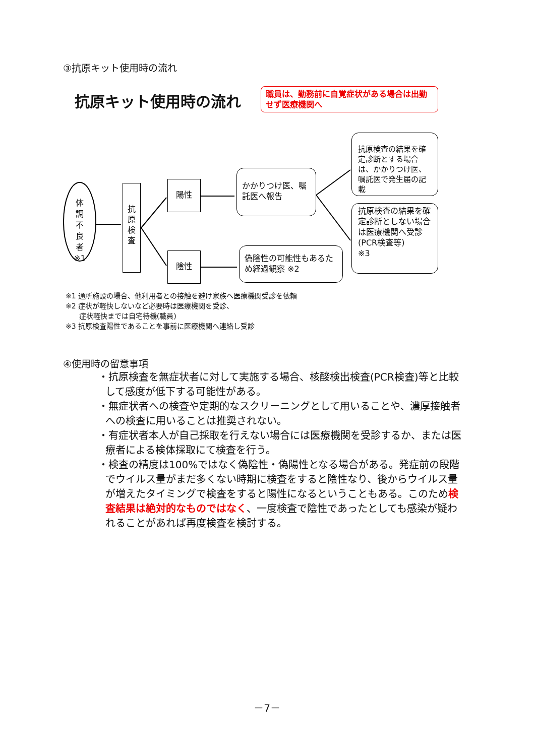③抗原キット使用時の流れ
抗原キット使用時の流れ
職員は、勤務前に自覚症状がある場合は出勤せず医療機関へ
体
調
不
良
者
※1
抗
原
検
査
陽性
陰性
かかりつけ医、嘱託医へ報告
偽陰性の可能性もあるため経過観察 ※2
抗原検査の結果を確定診断とする場合は、かかりつけ医、嘱託医で発生届の記載
抗原検査の結果を確定診断としない場合は医療機関へ受診
(PCR検査等)
※3
※1 通所施設の場合、他利用者との接触を避け家族へ医療機関受診を依頼
※2 症状が軽快しないなど必要時は医療機関を受診、
症状軽快までは自宅待機(職員)
※3 抗原検査陽性であることを事前に医療機関へ連絡し受診
④使用時の留意事項
・抗原検査を無症状者に対して実施する場合、核酸検出検査(PCR検査)等と比較して感度が低下する可能性がある。
・無症状者への検査や定期的なスクリーニングとして用いることや、濃厚接触者への検査に用いることは推奨されない。
・有症状者本人が自己採取を行えない場合には医療機関を受診するか、または医療者による検体採取にて検査を行う。
・検査の精度は100%ではなく偽陰性・偽陽性となる場合がある。発症前の段階でウイルス量がまだ多くない時期に検査をすると陰性なり、後からウイルス量が増えたタイミングで検査をすると陽性になるということもある。このため検査結果は絶対的なものではなく、一度検査で陰性であったとしても感染が疑われることがあれば再度検査を検討する。
－7－